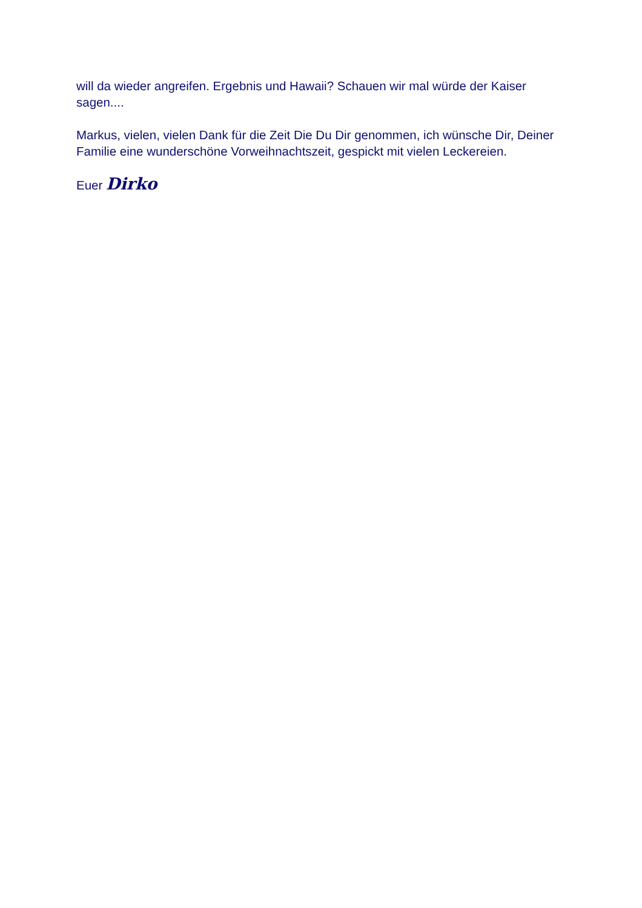will da wieder angreifen. Ergebnis und Hawaii? Schauen wir mal würde der Kaiser sagen....
Markus, vielen, vielen Dank für die Zeit Die Du Dir genommen, ich wünsche Dir, Deiner Familie eine wunderschöne Vorweihnachtszeit, gespickt mit vielen Leckereien.
Euer Dirko